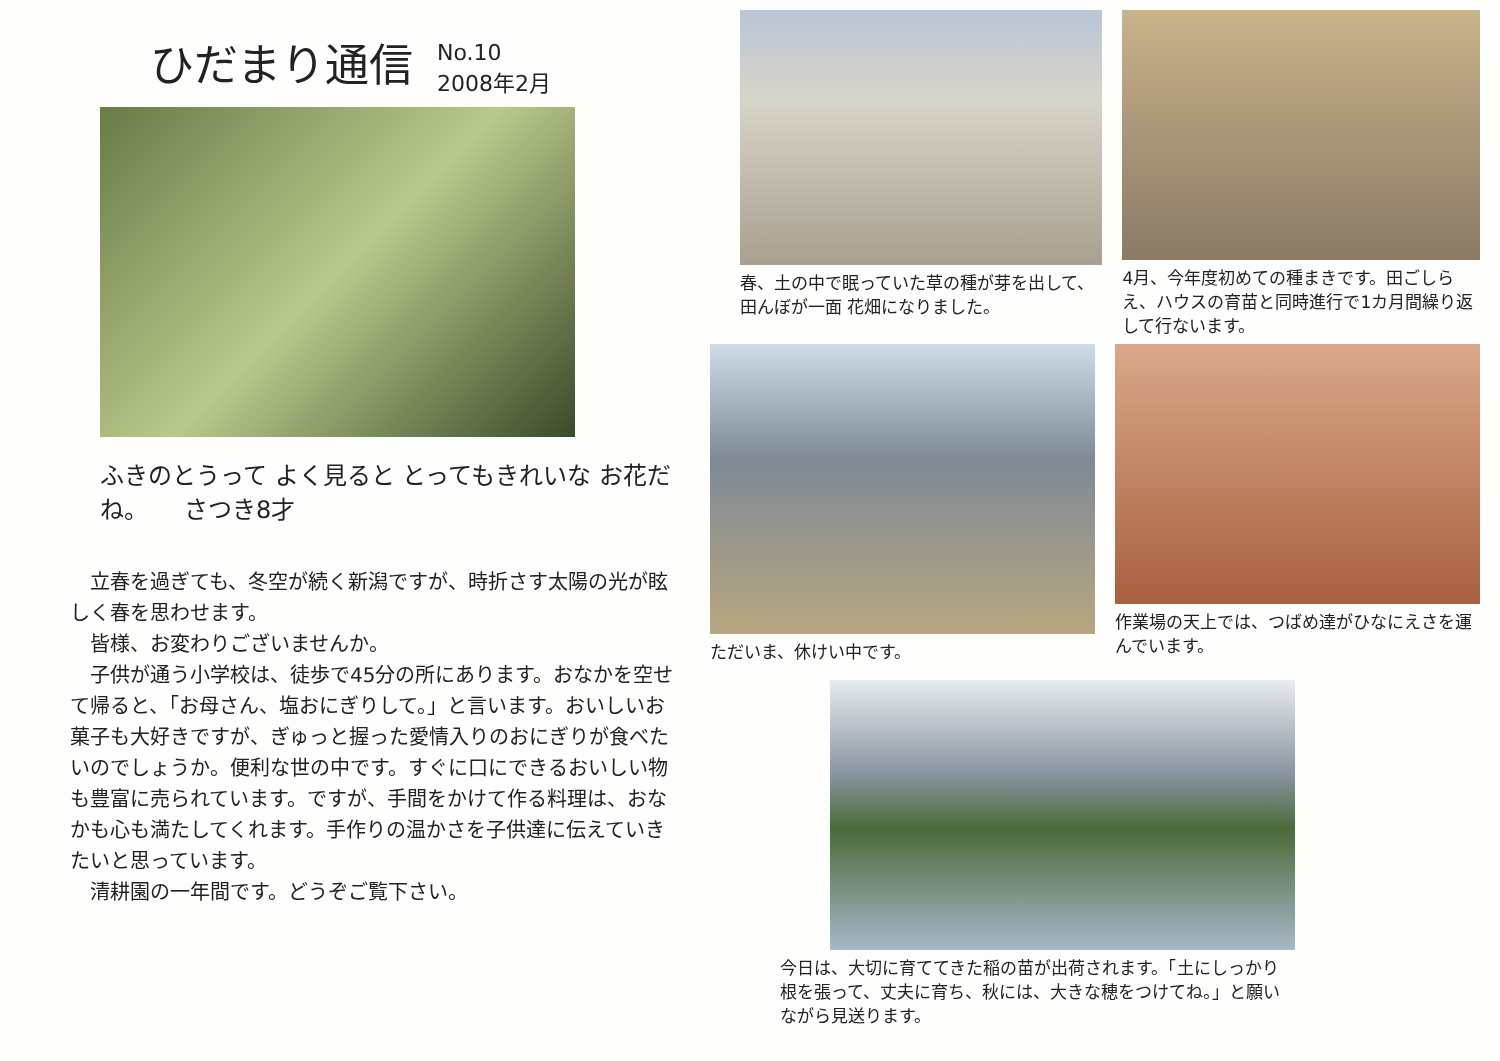ひだまり通信 No.10
2008年2月
ふきのとうって よく見ると とってもきれいな お花だね。　　さつき8才
　立春を過ぎても、冬空が続く新潟ですが、時折さす太陽の光が眩しく春を思わせます。
　皆様、お変わりございませんか。
　子供が通う小学校は、徒歩で45分の所にあります。おなかを空せて帰ると、「お母さん、塩おにぎりして。」と言います。おいしいお菓子も大好きですが、ぎゅっと握った愛情入りのおにぎりが食べたいのでしょうか。便利な世の中です。すぐに口にできるおいしい物も豊富に売られています。ですが、手間をかけて作る料理は、おなかも心も満たしてくれます。手作りの温かさを子供達に伝えていきたいと思っています。
　清耕園の一年間です。どうぞご覧下さい。
春、土の中で眠っていた草の種が芽を出して、田んぼが一面 花畑になりました。
4月、今年度初めての種まきです。田ごしらえ、ハウスの育苗と同時進行で1カ月間繰り返して行ないます。
ただいま、休けい中です。 作業場の天上では、つばめ達がひなにえさを運んでいます。
今日は、大切に育ててきた稲の苗が出荷されます。「土にしっかり根を張って、丈夫に育ち、秋には、大きな穂をつけてね。」と願いながら見送ります。